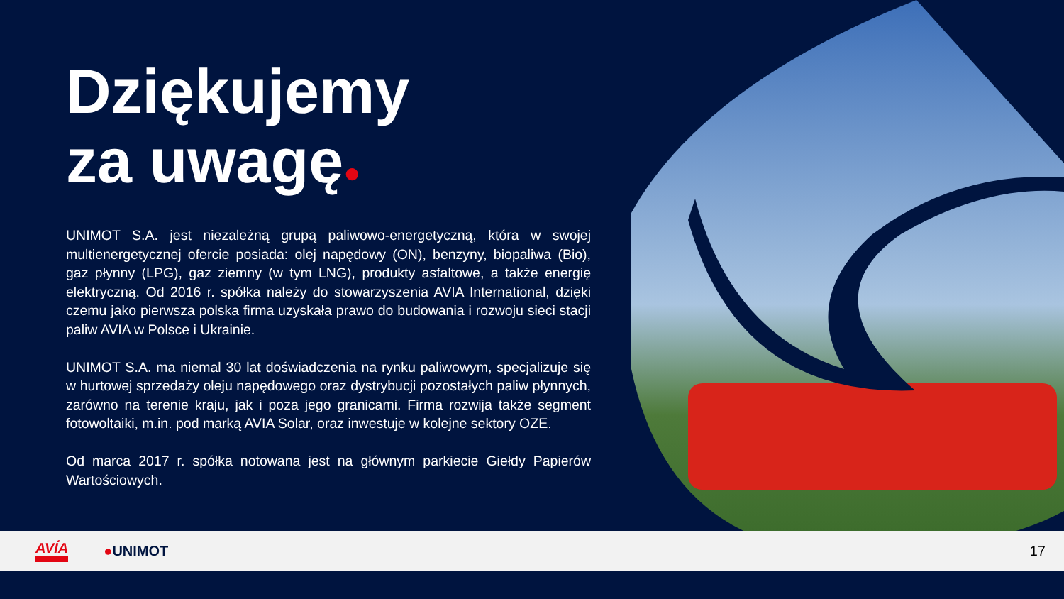Dziękujemy
za uwagę●
UNIMOT S.A. jest niezależną grupą paliwowo-energetyczną, która w swojej multienergetycznej ofercie posiada: olej napędowy (ON), benzyny, biopaliwa (Bio), gaz płynny (LPG), gaz ziemny (w tym LNG), produkty asfaltowe, a także energię elektryczną. Od 2016 r. spółka należy do stowarzyszenia AVIA International, dzięki czemu jako pierwsza polska firma uzyskała prawo do budowania i rozwoju sieci stacji paliw AVIA w Polsce i Ukrainie.
UNIMOT S.A. ma niemal 30 lat doświadczenia na rynku paliwowym, specjalizuje się w hurtowej sprzedaży oleju napędowego oraz dystrybucji pozostałych paliw płynnych, zarówno na terenie kraju, jak i poza jego granicami. Firma rozwija także segment fotowoltaiki, m.in. pod marką AVIA Solar, oraz inwestuje w kolejne sektory OZE.
Od marca 2017 r. spółka notowana jest na głównym parkiecie Giełdy Papierów Wartościowych.
AVÍA ●UNIMOT 17